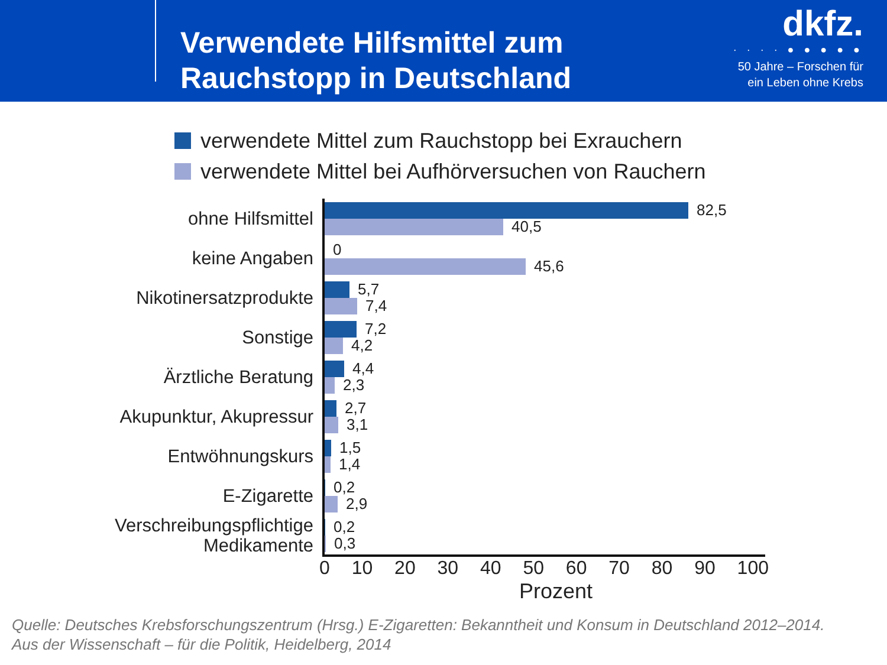Verwendete Hilfsmittel zum
Rauchstopp in Deutschland
dkfz.
· · · · ● ● ● ● ●
50 Jahre – Forschen für
ein Leben ohne Krebs
verwendete Mittel zum Rauchstopp bei Exrauchern
verwendete Mittel bei Aufhörversuchen von Rauchern
ohne Hilfsmittel
keine Angaben
Nikotinersatzprodukte
Sonstige
Ärztliche Beratung
Akupunktur, Akupressur
Entwöhnungskurs
E-Zigarette
Verschreibungspflichtige
Medikamente
82,5
40,5
0
45,6
5,7
7,4
7,2
4,2
4,4
2,3
2,7
3,1
1,5
1,4
0,2
2,9
0,2
0,3
0 10 20 30 40 50 60 70 80 90 100
Prozent
Quelle: Deutsches Krebsforschungszentrum (Hrsg.) E-Zigaretten: Bekanntheit und Konsum in Deutschland 2012–2014.
Aus der Wissenschaft – für die Politik, Heidelberg, 2014